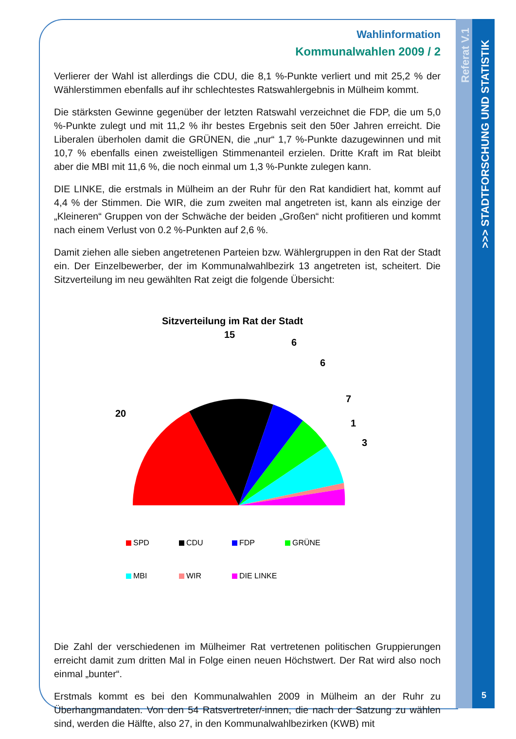Referat V.1
>>> STADTFORSCHUNG UND STATISTIK
Wahlinformation
Kommunalwahlen 2009 / 2
Verlierer der Wahl ist allerdings die CDU, die 8,1 %-Punkte verliert und mit 25,2 % der Wählerstimmen ebenfalls auf ihr schlechtestes Ratswahlergebnis in Mülheim kommt.
Die stärksten Gewinne gegenüber der letzten Ratswahl verzeichnet die FDP, die um 5,0 %-Punkte zulegt und mit 11,2 % ihr bestes Ergebnis seit den 50er Jahren erreicht. Die Liberalen überholen damit die GRÜNEN, die „nur“ 1,7 %-Punkte dazugewinnen und mit 10,7 % ebenfalls einen zweistelligen Stimmenanteil erzielen. Dritte Kraft im Rat bleibt aber die MBI mit 11,6 %, die noch einmal um 1,3 %-Punkte zulegen kann.
DIE LINKE, die erstmals in Mülheim an der Ruhr für den Rat kandidiert hat, kommt auf 4,4 % der Stimmen. Die WIR, die zum zweiten mal angetreten ist, kann als einzige der „Kleineren“ Gruppen von der Schwäche der beiden „Großen“ nicht profitieren und kommt nach einem Verlust von 0.2 %-Punkten auf 2,6 %.
Damit ziehen alle sieben angetretenen Parteien bzw. Wählergruppen in den Rat der Stadt ein. Der Einzelbewerber, der im Kommunalwahlbezirk 13 angetreten ist, scheitert. Die Sitzverteilung im neu gewählten Rat zeigt die folgende Übersicht:
Sitzverteilung im Rat der Stadt
20
15
6
6
7
1
3
SPD
CDU
FDP
GRÜNE
MBI
WIR
DIE LINKE
Die Zahl der verschiedenen im Mülheimer Rat vertretenen politischen Gruppierungen erreicht damit zum dritten Mal in Folge einen neuen Höchstwert. Der Rat wird also noch einmal „bunter“.
Erstmals kommt es bei den Kommunalwahlen 2009 in Mülheim an der Ruhr zu Überhangmandaten. Von den 54 Ratsvertreter/-innen, die nach der Satzung zu wählen sind, werden die Hälfte, also 27, in den Kommunalwahlbezirken (KWB) mit
5